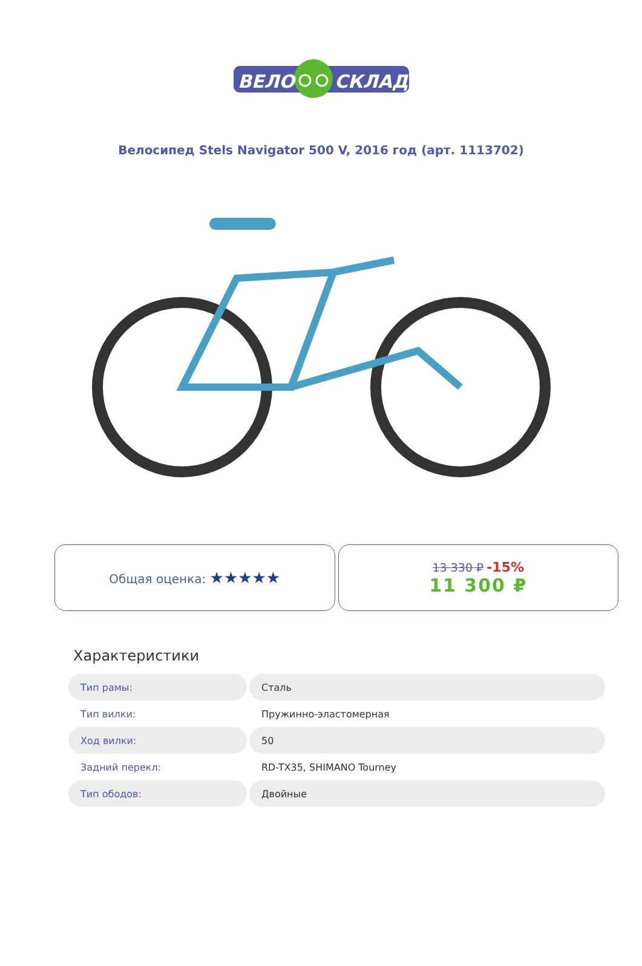ВЕЛО
СКЛАД
Велосипед Stels Navigator 500 V, 2016 год (арт. 1113702)
Общая оценка: ★★★★★
13 330 ₽ -15%
11 300 ₽
Характеристики
| Тип рамы: | Сталь |
| Тип вилки: | Пружинно-эластомерная |
| Ход вилки: | 50 |
| Задний перекл: | RD-TX35, SHIMANO Tourney |
| Тип ободов: | Двойные |